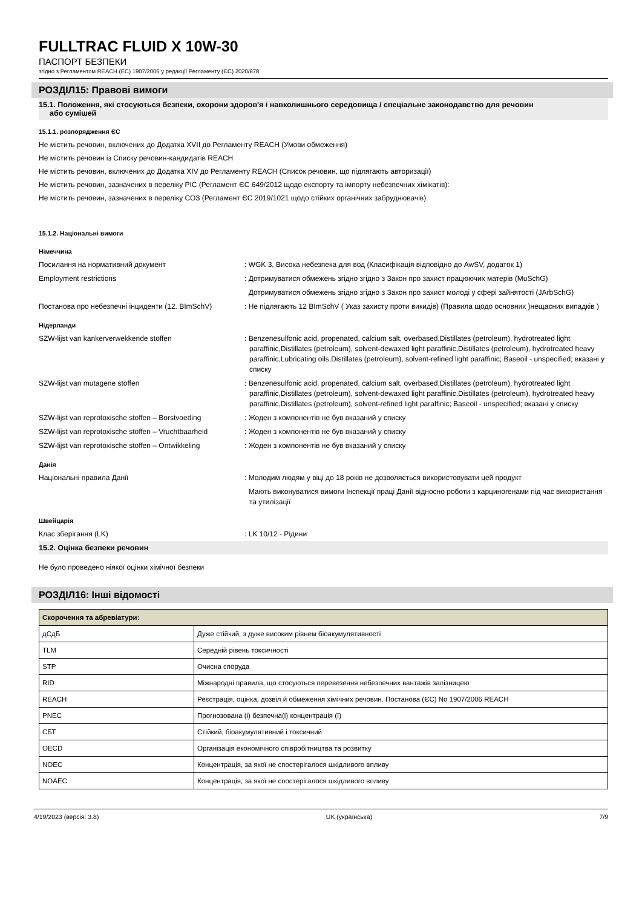FULLTRAC FLUID X 10W-30
ПАСПОРТ БЕЗПЕКИ
згідно з Регламентом REACH (ЕС) 1907/2006 у редакції Регламенту (ЄС) 2020/878
РОЗДІЛ15: Правові вимоги
15.1. Положення, які стосуються безпеки, охорони здоров'я і навколишнього середовища / спеціальне законодавство для речовин
або сумішей
15.1.1. розпорядження ЄС
Не містить речовин, включених до Додатка XVII до Регламенту REACH (Умови обмеження)
Не містить речовин із Списку речовин-кандидатів REACH
Не містить речовин, включених до Додатка XIV до Регламенту REACH (Список речовин, що підлягають авторизації)
Не містить речовин, зазначених в переліку PIC (Регламент ЄС 649/2012 щодо експорту та імпорту небезпечних хімікатів):
Не містить речовин, зазначених в переліку СОЗ (Регламент ЄС 2019/1021 щодо стійких органічних забруднювачів)
15.1.2. Національні вимоги
Німеччина
Посилання на нормативний документ
: WGK 3, Висока небезпека для вод (Класифікація відповідно до AwSV, додаток 1)
Employment restrictions
: Дотримуватися обмежень згідно згідно з Закон про захист працюючих матерів (MuSchG)
Дотримуватися обмежень згідно згідно з Закон про захист молоді у сфері зайнятості (JArbSchG)
Постанова про небезпечні інциденти (12. BImSchV)
: Не підлягають 12 BImSchV ( Указ захисту проти викидів) (Правила щодо основних )нещасних випадків )
Нідерланди
SZW-lijst van kankerverwekkende stoffen
: Benzenesulfonic acid, propenated, calcium salt, overbased,Distillates (petroleum), hydrotreated light paraffinic,Distillates (petroleum), solvent-dewaxed light paraffinic,Distillates (petroleum), hydrotreated heavy paraffinic,Lubricating oils,Distillates (petroleum), solvent-refined light paraffinic; Baseoil - unspecified; вказані у списку
SZW-lijst van mutagene stoffen
: Benzenesulfonic acid, propenated, calcium salt, overbased,Distillates (petroleum), hydrotreated light paraffinic,Distillates (petroleum), solvent-dewaxed light paraffinic,Distillates (petroleum), hydrotreated heavy paraffinic,Distillates (petroleum), solvent-refined light paraffinic; Baseoil - unspecified; вказані у списку
SZW-lijst van reprotoxische stoffen – Borstvoeding
: Жоден з компонентів не був вказаний у списку
SZW-lijst van reprotoxische stoffen – Vruchtbaarheid
: Жоден з компонентів не був вказаний у списку
SZW-lijst van reprotoxische stoffen – Ontwikkeling
: Жоден з компонентів не був вказаний у списку
Данія
Національні правила Данії
: Молодим людям у віці до 18 років не дозволяється використовувати цей продукт
Мають виконуватися вимоги Інспекції праці Данії відносно роботи з карциногенами під час використання та утилізації
Швейцарія
Клас зберігання (LK)
: LK 10/12 - Рідини
15.2. Оцінка безпеки речовин
Не було проведено ніякої оцінки хімічної безпеки
РОЗДІЛ16: Інші відомості
| Скорочення та абревіатури: | |
| --- | --- |
| дСдБ | Дуже стійкий, з дуже високим рівнем біоакумулятивності |
| TLM | Середній рівень токсичності |
| STP | Очисна споруда |
| RID | Міжнародні правила, що стосуються перевезення небезпечних вантажів залізницею |
| REACH | Реєстрація, оцінка, дозвіл й обмеження хімічних речовин. Постанова (ЄС) No 1907/2006 REACH |
| PNEC | Прогнозована (і) безпечна(і) концентрація (ї) |
| СБТ | Стійкий, біоакумулятивний і токсичний |
| OECD | Організація економічного співробітництва та розвитку |
| NOEC | Концентрація, за якої не спостерігалося шкідливого впливу |
| NOAEC | Концентрація, за якої не спостерігалося шкідливого впливу |
4/19/2023 (версія: 3.8) UK (українська) 7/9